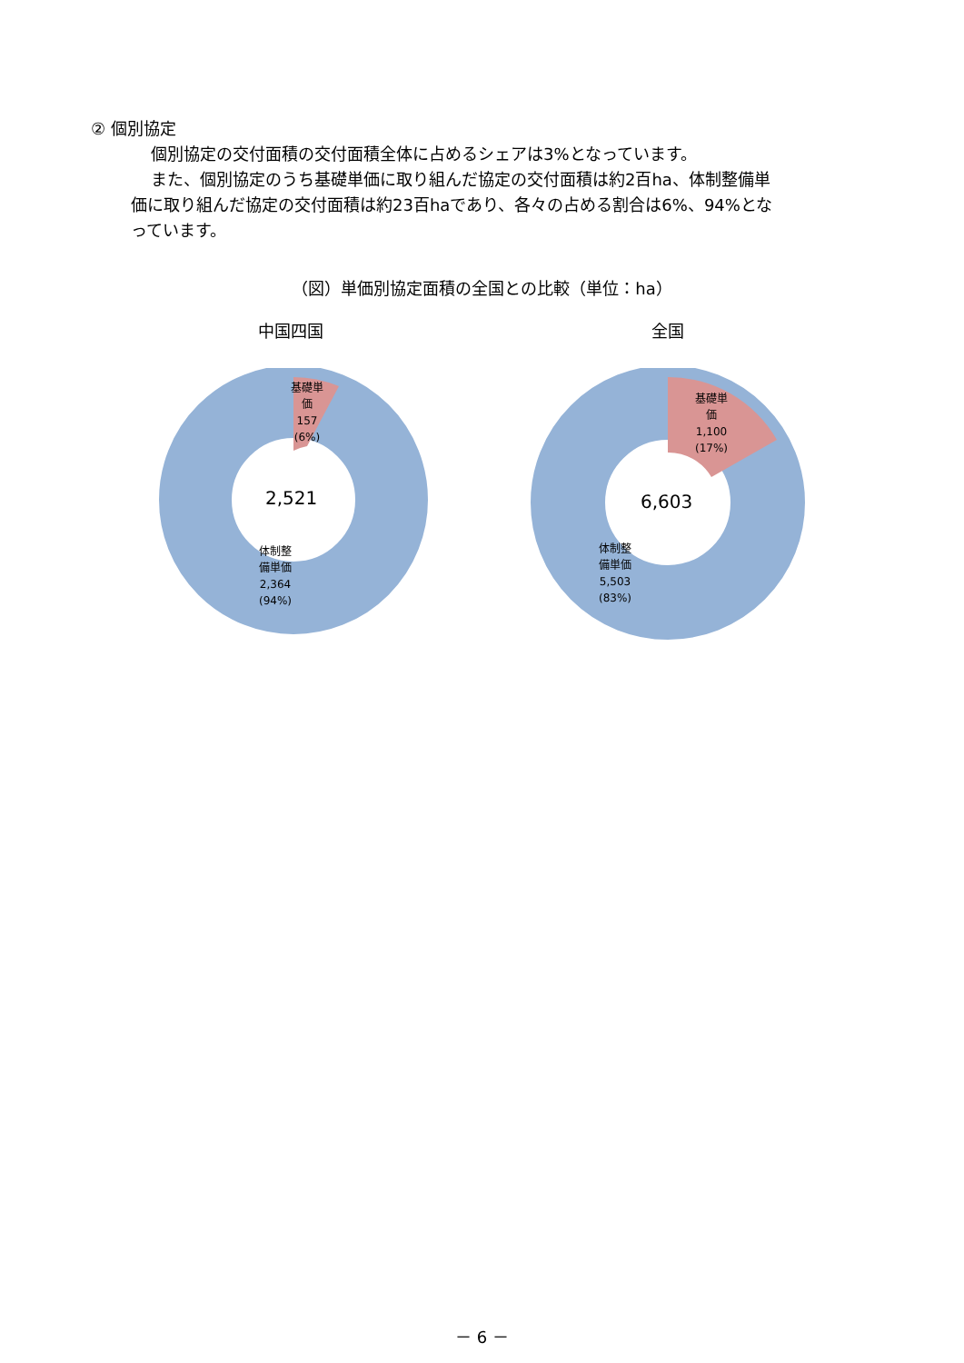② 個別協定
個別協定の交付面積の交付面積全体に占めるシェアは3%となっています。
また、個別協定のうち基礎単価に取り組んだ協定の交付面積は約2百ha、体制整備単
価に取り組んだ協定の交付面積は約23百haであり、各々の占める割合は6%、94%とな
っています。
（図）単価別協定面積の全国との比較（単位：ha）
中国四国
基礎単
価
157
(6%)
2,521
体制整
備単価
2,364
(94%)
全国
基礎単
価
1,100
(17%)
6,603
体制整
備単価
5,503
(83%)
－ 6 －